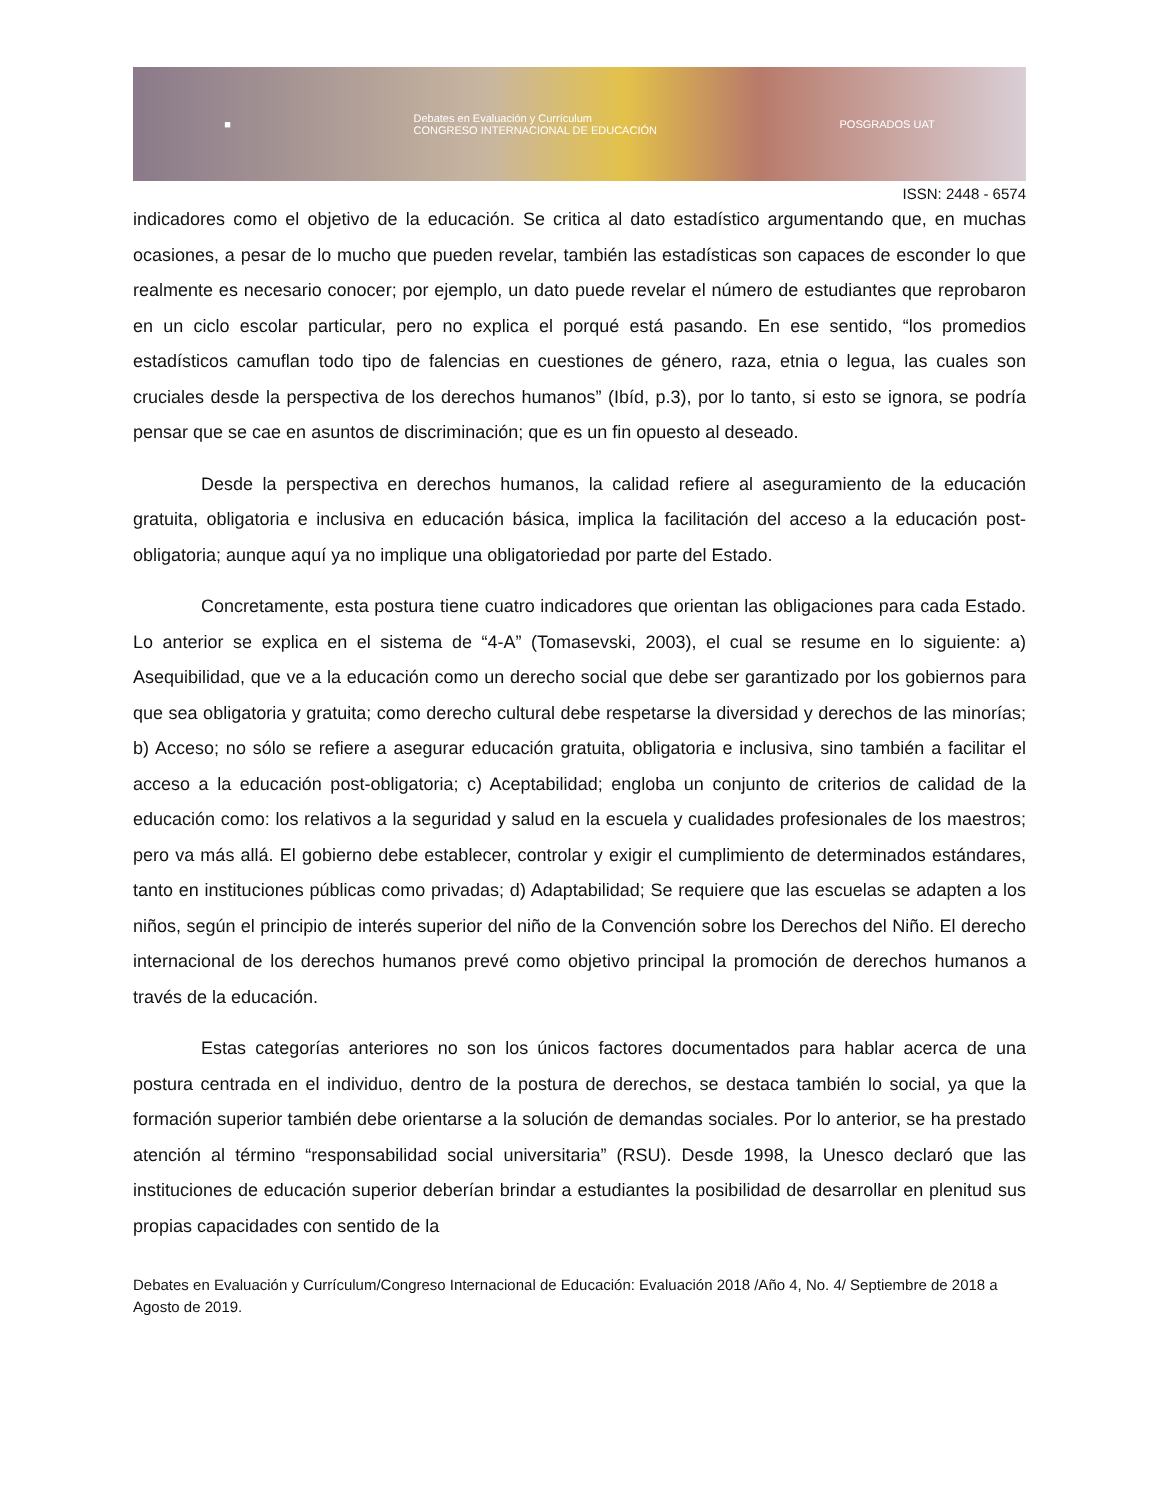■ Debates en Evaluación y Currículum
CONGRESO INTERNACIONAL DE EDUCACIÓN POSGRADOS UAT
ISSN: 2448 - 6574
indicadores como el objetivo de la educación. Se critica al dato estadístico argumentando que, en muchas ocasiones, a pesar de lo mucho que pueden revelar, también las estadísticas son capaces de esconder lo que realmente es necesario conocer; por ejemplo, un dato puede revelar el número de estudiantes que reprobaron en un ciclo escolar particular, pero no explica el porqué está pasando. En ese sentido, “los promedios estadísticos camuflan todo tipo de falencias en cuestiones de género, raza, etnia o legua, las cuales son cruciales desde la perspectiva de los derechos humanos” (Ibíd, p.3), por lo tanto, si esto se ignora, se podría pensar que se cae en asuntos de discriminación; que es un fin opuesto al deseado.
Desde la perspectiva en derechos humanos, la calidad refiere al aseguramiento de la educación gratuita, obligatoria e inclusiva en educación básica, implica la facilitación del acceso a la educación post-obligatoria; aunque aquí ya no implique una obligatoriedad por parte del Estado.
Concretamente, esta postura tiene cuatro indicadores que orientan las obligaciones para cada Estado. Lo anterior se explica en el sistema de “4-A” (Tomasevski, 2003), el cual se resume en lo siguiente: a) Asequibilidad, que ve a la educación como un derecho social que debe ser garantizado por los gobiernos para que sea obligatoria y gratuita; como derecho cultural debe respetarse la diversidad y derechos de las minorías; b) Acceso; no sólo se refiere a asegurar educación gratuita, obligatoria e inclusiva, sino también a facilitar el acceso a la educación post-obligatoria; c) Aceptabilidad; engloba un conjunto de criterios de calidad de la educación como: los relativos a la seguridad y salud en la escuela y cualidades profesionales de los maestros; pero va más allá. El gobierno debe establecer, controlar y exigir el cumplimiento de determinados estándares, tanto en instituciones públicas como privadas; d) Adaptabilidad; Se requiere que las escuelas se adapten a los niños, según el principio de interés superior del niño de la Convención sobre los Derechos del Niño. El derecho internacional de los derechos humanos prevé como objetivo principal la promoción de derechos humanos a través de la educación.
Estas categorías anteriores no son los únicos factores documentados para hablar acerca de una postura centrada en el individuo, dentro de la postura de derechos, se destaca también lo social, ya que la formación superior también debe orientarse a la solución de demandas sociales. Por lo anterior, se ha prestado atención al término “responsabilidad social universitaria” (RSU). Desde 1998, la Unesco declaró que las instituciones de educación superior deberían brindar a estudiantes la posibilidad de desarrollar en plenitud sus propias capacidades con sentido de la
Debates en Evaluación y Currículum/Congreso Internacional de Educación: Evaluación 2018 /Año 4, No. 4/ Septiembre de 2018 a Agosto de 2019.